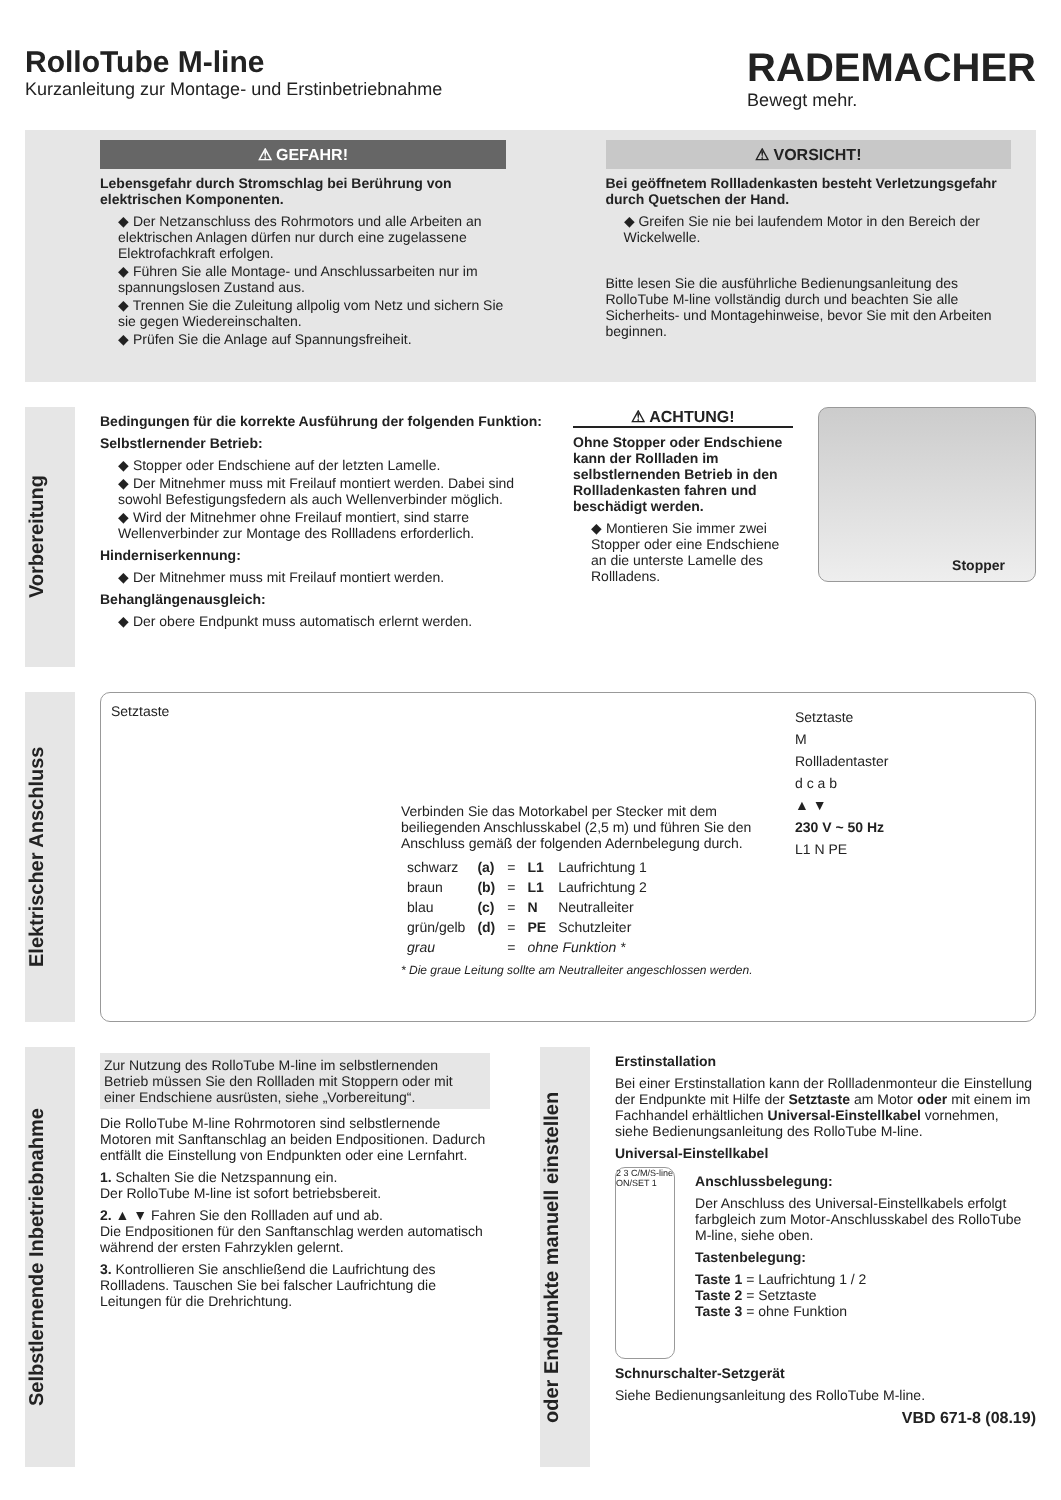RolloTube M-line
Kurzanleitung zur Montage- und Erstinbetriebnahme
RADEMACHER
Bewegt mehr.
⚠ GEFAHR!
Lebensgefahr durch Stromschlag bei Berührung von elektrischen Komponenten.
◆ Der Netzanschluss des Rohrmotors und alle Arbeiten an elektrischen Anlagen dürfen nur durch eine zugelassene Elektrofachkraft erfolgen.
◆ Führen Sie alle Montage- und Anschlussarbeiten nur im spannungslosen Zustand aus.
◆ Trennen Sie die Zuleitung allpolig vom Netz und sichern Sie sie gegen Wiedereinschalten.
◆ Prüfen Sie die Anlage auf Spannungsfreiheit.
⚠ VORSICHT!
Bei geöffnetem Rollladenkasten besteht Verletzungsgefahr durch Quetschen der Hand.
◆ Greifen Sie nie bei laufendem Motor in den Bereich der Wickelwelle.
Bitte lesen Sie die ausführliche Bedienungsanleitung des RolloTube M-line vollständig durch und beachten Sie alle Sicherheits- und Montagehinweise, bevor Sie mit den Arbeiten beginnen.
Vorbereitung
Bedingungen für die korrekte Ausführung der folgenden Funktion:
Selbstlernender Betrieb:
◆ Stopper oder Endschiene auf der letzten Lamelle.
◆ Der Mitnehmer muss mit Freilauf montiert werden. Dabei sind sowohl Befestigungsfedern als auch Wellenverbinder möglich.
◆ Wird der Mitnehmer ohne Freilauf montiert, sind starre Wellenverbinder zur Montage des Rollladens erforderlich.
Hinderniserkennung:
◆ Der Mitnehmer muss mit Freilauf montiert werden.
Behanglängenausgleich:
◆ Der obere Endpunkt muss automatisch erlernt werden.
⚠ ACHTUNG!
Ohne Stopper oder Endschiene kann der Rollladen im selbstlernenden Betrieb in den Rollladenkasten fahren und beschädigt werden.
◆ Montieren Sie immer zwei Stopper oder eine Endschiene an die unterste Lamelle des Rollladens.
Stopper
Elektrischer Anschluss
Setztaste
Verbinden Sie das Motorkabel per Stecker mit dem beiliegenden Anschlusskabel (2,5 m) und führen Sie den Anschluss gemäß der folgenden Adernbelegung durch.
| schwarz | (a) | = | L1 | Laufrichtung 1 |
| braun | (b) | = | L1 | Laufrichtung 2 |
| blau | (c) | = | N | Neutralleiter |
| grün/gelb | (d) | = | PE | Schutzleiter |
| grau | | = | ohne Funktion * | |
* Die graue Leitung sollte am Neutralleiter angeschlossen werden.
Setztaste
M
Rollladentaster
d c a b
▲ ▼
230 V ~ 50 Hz
L1 N PE
Selbstlernende Inbetriebnahme
Zur Nutzung des RolloTube M-line im selbstlernenden Betrieb müssen Sie den Rollladen mit Stoppern oder mit einer Endschiene ausrüsten, siehe „Vorbereitung“.
Die RolloTube M-line Rohrmotoren sind selbstlernende Motoren mit Sanftanschlag an beiden Endpositionen. Dadurch entfällt die Einstellung von Endpunkten oder eine Lernfahrt.
1. Schalten Sie die Netzspannung ein.
Der RolloTube M-line ist sofort betriebsbereit.
2. ▲ ▼ Fahren Sie den Rollladen auf und ab.
Die Endpositionen für den Sanftanschlag werden automatisch während der ersten Fahrzyklen gelernt.
3. Kontrollieren Sie anschließend die Laufrichtung des Rollladens. Tauschen Sie bei falscher Laufrichtung die Leitungen für die Drehrichtung.
oder Endpunkte manuell einstellen
Erstinstallation
Bei einer Erstinstallation kann der Rollladenmonteur die Einstellung der Endpunkte mit Hilfe der Setztaste am Motor oder mit einem im Fachhandel erhältlichen Universal-Einstellkabel vornehmen, siehe Bedienungsanleitung des RolloTube M-line.
Universal-Einstellkabel
2 3 C/M/S-line ON/SET 1
Anschlussbelegung:
Der Anschluss des Universal-Einstellkabels erfolgt farbgleich zum Motor-Anschlusskabel des RolloTube M-line, siehe oben.
Tastenbelegung:
Taste 1 = Laufrichtung 1 / 2
Taste 2 = Setztaste
Taste 3 = ohne Funktion
Schnurschalter-Setzgerät
Siehe Bedienungsanleitung des RolloTube M-line.
VBD 671-8 (08.19)